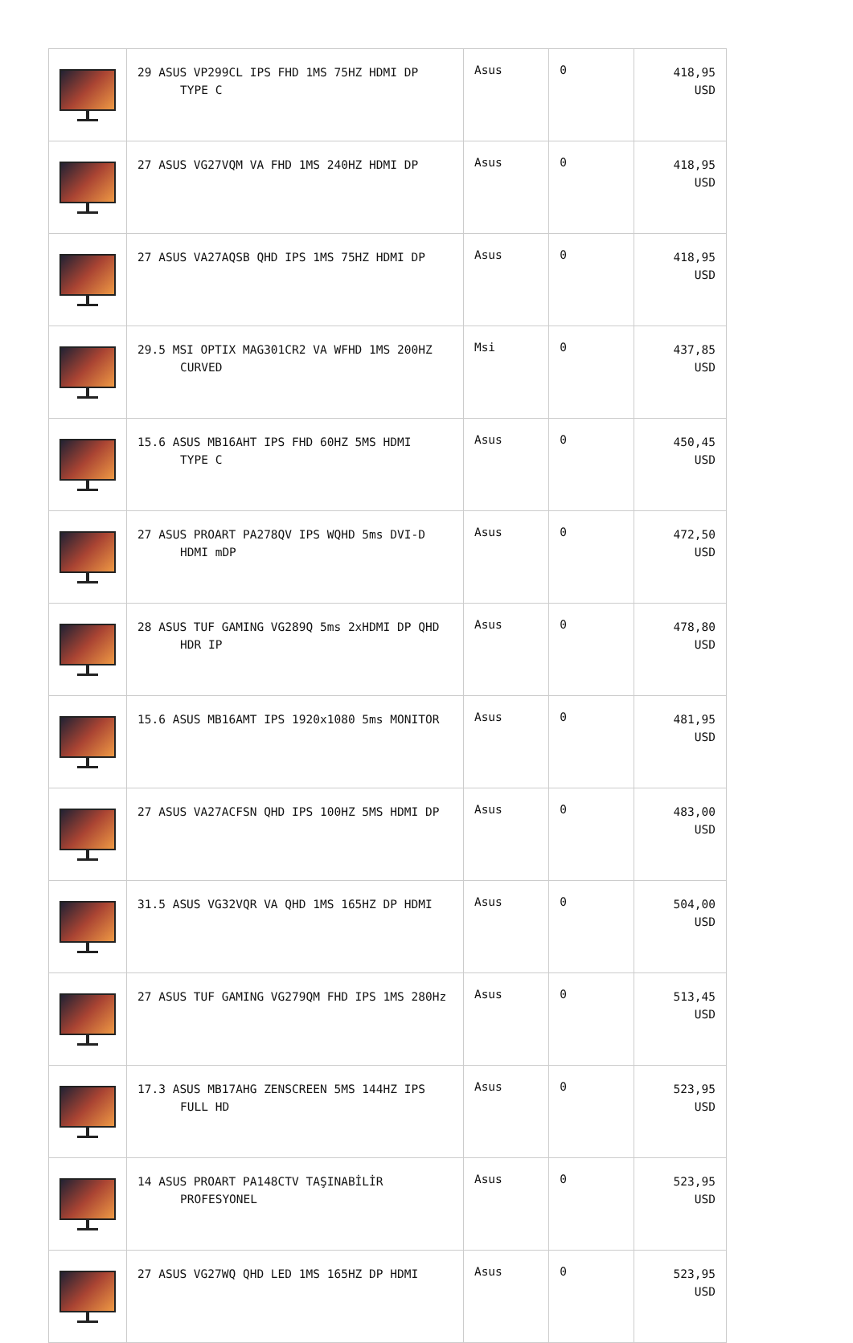| | 29 ASUS VP299CL IPS FHD 1MS 75HZ HDMI DP TYPE C | Asus | 0 | 418,95 USD |
| | 27 ASUS VG27VQM VA FHD 1MS 240HZ HDMI DP | Asus | 0 | 418,95 USD |
| | 27 ASUS VA27AQSB QHD IPS 1MS 75HZ HDMI DP | Asus | 0 | 418,95 USD |
| | 29.5 MSI OPTIX MAG301CR2 VA WFHD 1MS 200HZ CURVED | Msi | 0 | 437,85 USD |
| | 15.6 ASUS MB16AHT IPS FHD 60HZ 5MS HDMI TYPE C | Asus | 0 | 450,45 USD |
| | 27 ASUS PROART PA278QV IPS WQHD 5ms DVI-D HDMI mDP | Asus | 0 | 472,50 USD |
| | 28 ASUS TUF GAMING VG289Q 5ms 2xHDMI DP QHD HDR IP | Asus | 0 | 478,80 USD |
| | 15.6 ASUS MB16AMT IPS 1920x1080 5ms MONITOR | Asus | 0 | 481,95 USD |
| | 27 ASUS VA27ACFSN QHD IPS 100HZ 5MS HDMI DP | Asus | 0 | 483,00 USD |
| | 31.5 ASUS VG32VQR VA QHD 1MS 165HZ DP HDMI | Asus | 0 | 504,00 USD |
| | 27 ASUS TUF GAMING VG279QM FHD IPS 1MS 280Hz | Asus | 0 | 513,45 USD |
| | 17.3 ASUS MB17AHG ZENSCREEN 5MS 144HZ IPS FULL HD | Asus | 0 | 523,95 USD |
| | 14 ASUS PROART PA148CTV TAŞINABİLİR PROFESYONEL | Asus | 0 | 523,95 USD |
| | 27 ASUS VG27WQ QHD LED 1MS 165HZ DP HDMI | Asus | 0 | 523,95 USD |